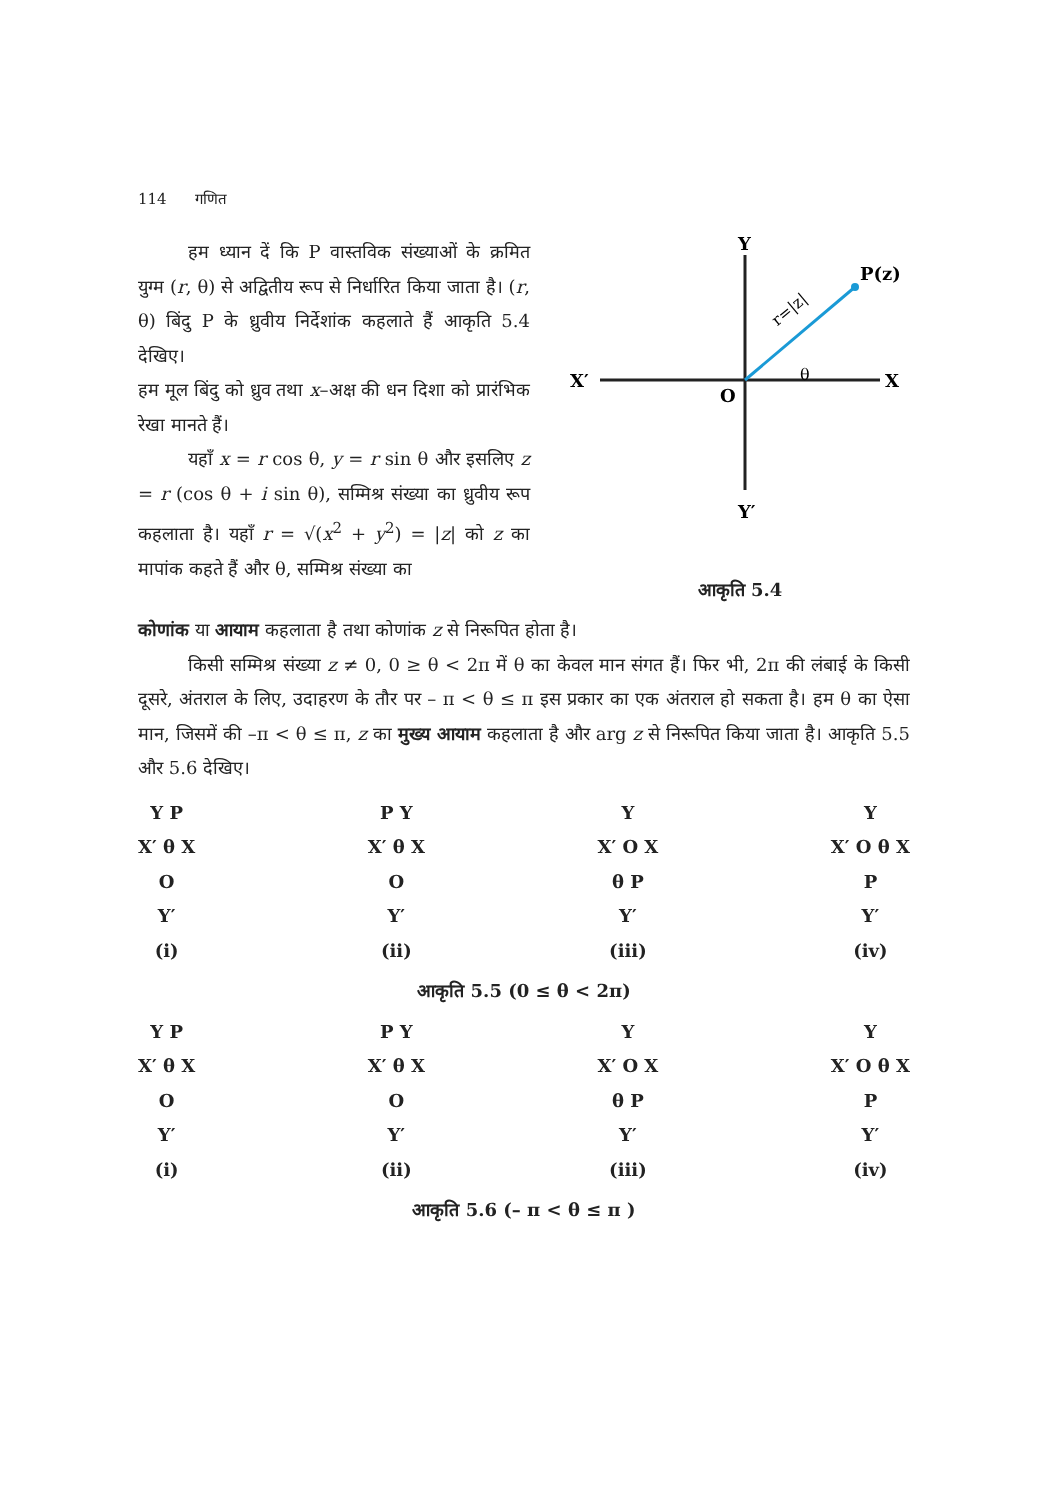114 गणित
Y
P(z)
X′
X
O
Y′
θ
r=|z|
आकृति 5.4
हम ध्यान दें कि P वास्तविक संख्याओं के क्रमित युग्म (r, θ) से अद्वितीय रूप से निर्धारित किया जाता है। (r, θ) बिंदु P के ध्रुवीय निर्देशांक कहलाते हैं आकृति 5.4 देखिए।
हम मूल बिंदु को ध्रुव तथा x–अक्ष की धन दिशा को प्रारंभिक रेखा मानते हैं।
यहाँ x = r cos θ, y = r sin θ और इसलिए z = r (cos θ + i sin θ), सम्मिश्र संख्या का ध्रुवीय रूप कहलाता है। यहाँ r = √(x<sup>2</sup> + y<sup>2</sup>) = |z| को z का मापांक कहते हैं और θ, सम्मिश्र संख्या का
कोणांक या आयाम कहलाता है तथा कोणांक z से निरूपित होता है।
किसी सम्मिश्र संख्या z ≠ 0, 0 ≥ θ < 2π में θ का केवल मान संगत हैं। फिर भी, 2π की लंबाई के किसी दूसरे, अंतराल के लिए, उदाहरण के तौर पर – π < θ ≤ π इस प्रकार का एक अंतराल हो सकता है। हम θ का ऐसा मान, जिसमें की –π < θ ≤ π, z का मुख्य आयाम कहलाता है और arg z से निरूपित किया जाता है। आकृति 5.5 और 5.6 देखिए।
Y P
X′ θ X
O
Y′
(i)
P Y
X′ θ X
O
Y′
(ii)
Y
X′ O X
θ P
Y′
(iii)
Y
X′ O θ X
P
Y′
(iv)
आकृति 5.5 (0 ≤ θ < 2π)
Y P
X′ θ X
O
Y′
(i)
P Y
X′ θ X
O
Y′
(ii)
Y
X′ O X
θ P
Y′
(iii)
Y
X′ O θ X
P
Y′
(iv)
आकृति 5.6 (– π < θ ≤ π )